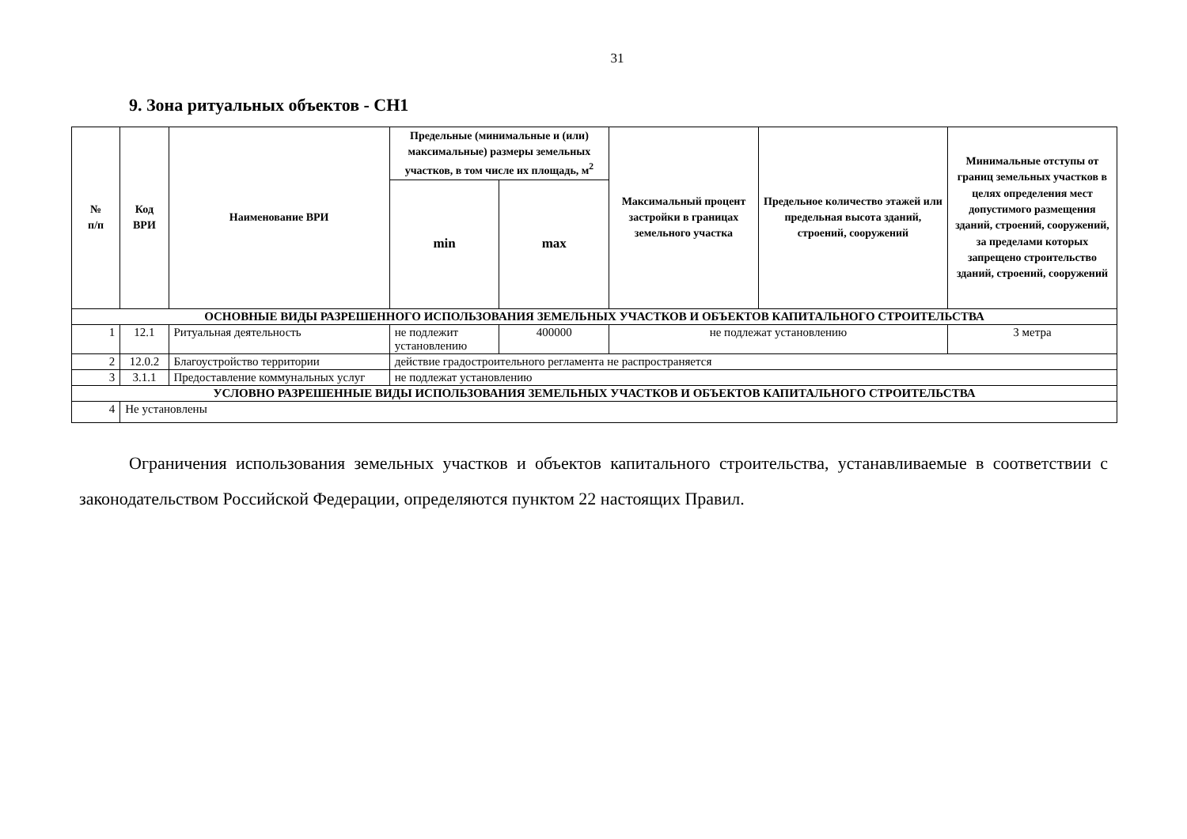31
9. Зона ритуальных объектов - СН1
| № п/п | Код ВРИ | Наименование ВРИ | Предельные (минимальные и (или) максимальные) размеры земельных участков, в том числе их площадь, м<sup>2</sup> | | Максимальный процент застройки в границах земельного участка | Предельное количество этажей или предельная высота зданий, строений, сооружений | Минимальные отступы от границ земельных участков в целях определения мест допустимого размещения зданий, строений, сооружений, за пределами которых запрещено строительство зданий, строений, сооружений |
| --- | --- | --- | --- | --- | --- | --- | --- |
| | | | min | max | | | |
| ОСНОВНЫЕ ВИДЫ РАЗРЕШЕННОГО ИСПОЛЬЗОВАНИЯ ЗЕМЕЛЬНЫХ УЧАСТКОВ И ОБЪЕКТОВ КАПИТАЛЬНОГО СТРОИТЕЛЬСТВА | | | | | | | |
| 1 | 12.1 | Ритуальная деятельность | не подлежит установлению | 400000 | не подлежат установлению | | 3 метра |
| 2 | 12.0.2 | Благоустройство территории | действие градостроительного регламента не распространяется | | | | |
| 3 | 3.1.1 | Предоставление коммунальных услуг | не подлежат установлению | | | | |
| УСЛОВНО РАЗРЕШЕННЫЕ ВИДЫ ИСПОЛЬЗОВАНИЯ ЗЕМЕЛЬНЫХ УЧАСТКОВ И ОБЪЕКТОВ КАПИТАЛЬНОГО СТРОИТЕЛЬСТВА | | | | | | | |
| 4 | Не установлены | | | | | | |
Ограничения использования земельных участков и объектов капитального строительства, устанавливаемые в соответствии с законодательством Российской Федерации, определяются пунктом 22 настоящих Правил.